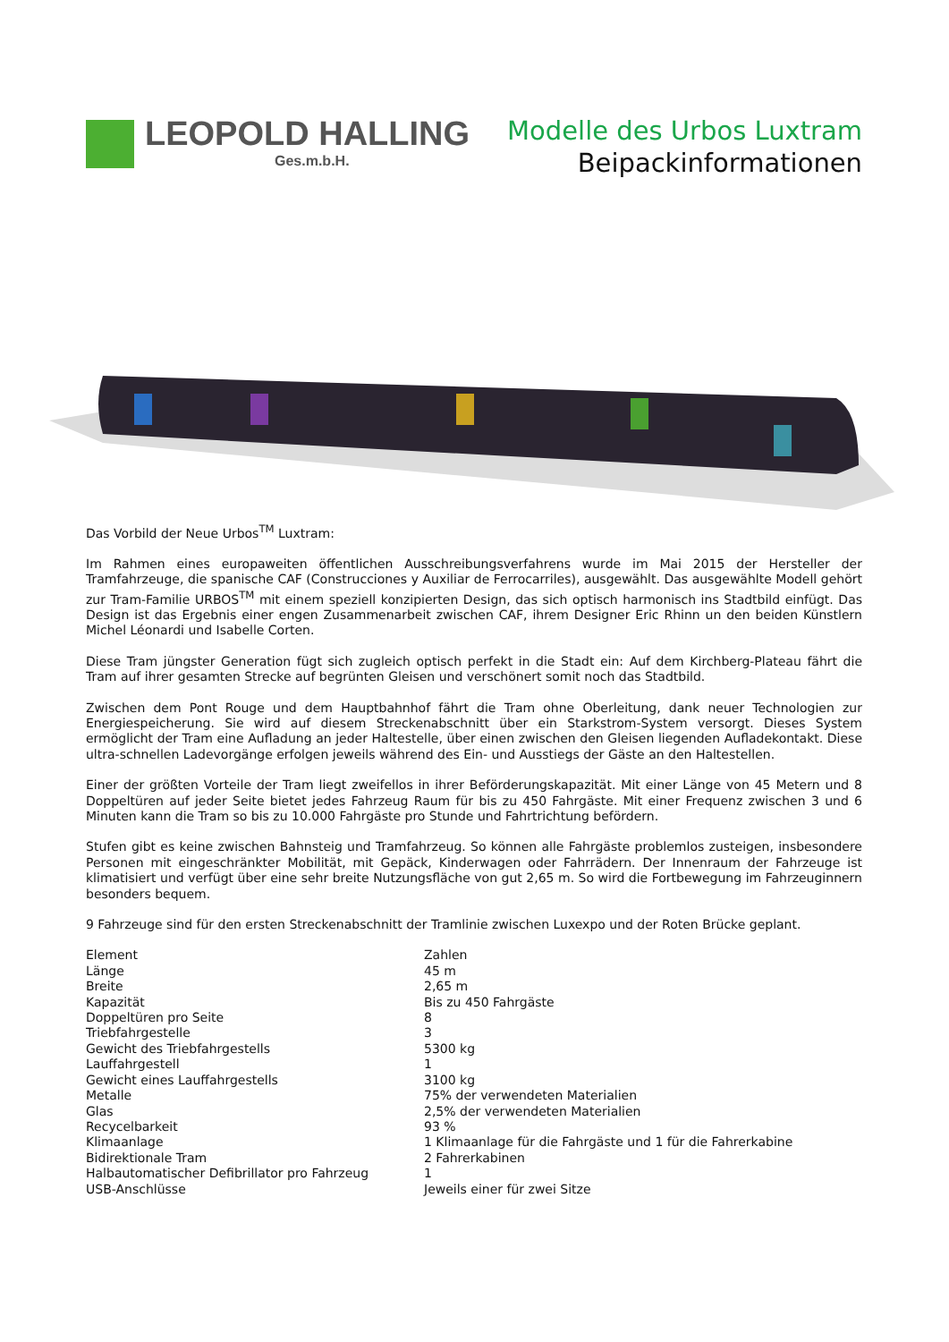LEOPOLD HALLING
Ges.m.b.H.
Modelle des Urbos Luxtram
Beipackinformationen
Das Vorbild der Neue Urbos<sup>TM</sup> Luxtram:
Im Rahmen eines europaweiten öffentlichen Ausschreibungsverfahrens wurde im Mai 2015 der Hersteller der Tramfahrzeuge, die spanische CAF (Construcciones y Auxiliar de Ferrocarriles), ausgewählt. Das ausgewählte Modell gehört zur Tram-Familie URBOS<sup>TM</sup> mit einem speziell konzipierten Design, das sich optisch harmonisch ins Stadtbild einfügt. Das Design ist das Ergebnis einer engen Zusammenarbeit zwischen CAF, ihrem Designer Eric Rhinn un den beiden Künstlern Michel Léonardi und Isabelle Corten.
Diese Tram jüngster Generation fügt sich zugleich optisch perfekt in die Stadt ein: Auf dem Kirchberg-Plateau fährt die Tram auf ihrer gesamten Strecke auf begrünten Gleisen und verschönert somit noch das Stadtbild.
Zwischen dem Pont Rouge und dem Hauptbahnhof fährt die Tram ohne Oberleitung, dank neuer Technologien zur Energiespeicherung. Sie wird auf diesem Streckenabschnitt über ein Starkstrom-System versorgt. Dieses System ermöglicht der Tram eine Aufladung an jeder Haltestelle, über einen zwischen den Gleisen liegenden Aufladekontakt. Diese ultra-schnellen Ladevorgänge erfolgen jeweils während des Ein- und Ausstiegs der Gäste an den Haltestellen.
Einer der größten Vorteile der Tram liegt zweifellos in ihrer Beförderungskapazität. Mit einer Länge von 45 Metern und 8 Doppeltüren auf jeder Seite bietet jedes Fahrzeug Raum für bis zu 450 Fahrgäste. Mit einer Frequenz zwischen 3 und 6 Minuten kann die Tram so bis zu 10.000 Fahrgäste pro Stunde und Fahrtrichtung befördern.
Stufen gibt es keine zwischen Bahnsteig und Tramfahrzeug. So können alle Fahrgäste problemlos zusteigen, insbesondere Personen mit eingeschränkter Mobilität, mit Gepäck, Kinderwagen oder Fahrrädern. Der Innenraum der Fahrzeuge ist klimatisiert und verfügt über eine sehr breite Nutzungsfläche von gut 2,65 m. So wird die Fortbewegung im Fahrzeuginnern besonders bequem.
9 Fahrzeuge sind für den ersten Streckenabschnitt der Tramlinie zwischen Luxexpo und der Roten Brücke geplant.
| Element | Zahlen |
| Länge | 45 m |
| Breite | 2,65 m |
| Kapazität | Bis zu 450 Fahrgäste |
| Doppeltüren pro Seite | 8 |
| Triebfahrgestelle | 3 |
| Gewicht des Triebfahrgestells | 5300 kg |
| Lauffahrgestell | 1 |
| Gewicht eines Lauffahrgestells | 3100 kg |
| Metalle | 75% der verwendeten Materialien |
| Glas | 2,5% der verwendeten Materialien |
| Recycelbarkeit | 93 % |
| Klimaanlage | 1 Klimaanlage für die Fahrgäste und 1 für die Fahrerkabine |
| Bidirektionale Tram | 2 Fahrerkabinen |
| Halbautomatischer Defibrillator pro Fahrzeug | 1 |
| USB-Anschlüsse | Jeweils einer für zwei Sitze |